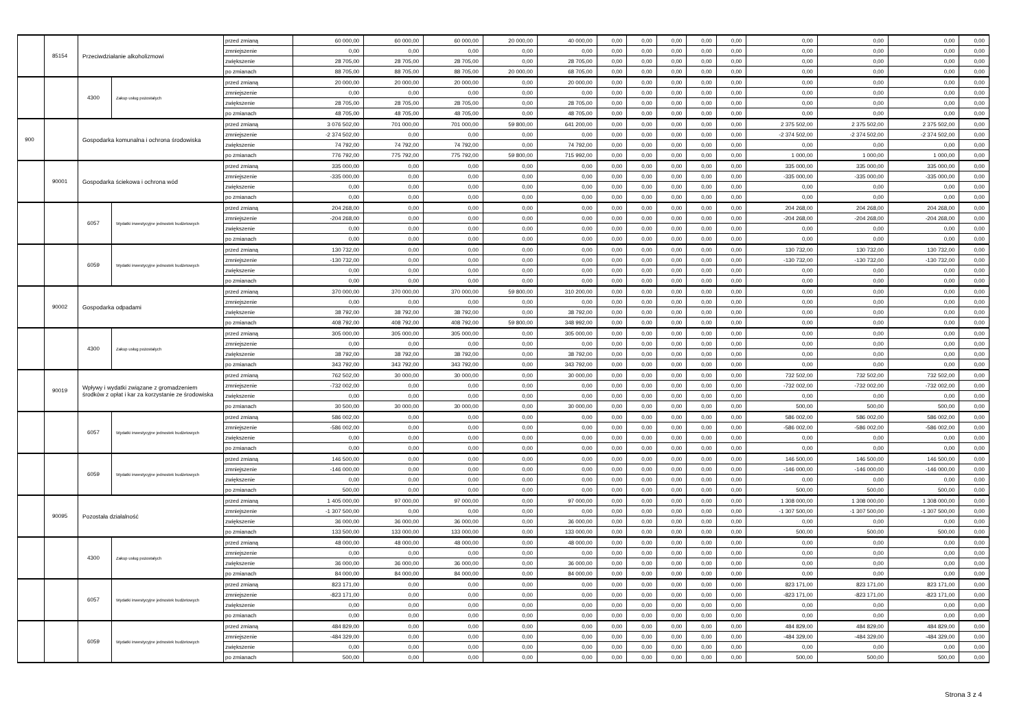| | 85154 | Przeciwdziałanie alkoholizmowi | | przed zmianą | 60 000,00 | 60 000,00 | 60 000,00 | 20 000,00 | 40 000,00 | 0,00 | 0,00 | 0,00 | 0,00 | 0,00 | 0,00 | 0,00 | 0,00 | 0,00 |
| | | | | zmniejszenie | 0,00 | 0,00 | 0,00 | 0,00 | 0,00 | 0,00 | 0,00 | 0,00 | 0,00 | 0,00 | 0,00 | 0,00 | 0,00 | 0,00 |
| | | | | zwiększenie | 28 705,00 | 28 705,00 | 28 705,00 | 0,00 | 28 705,00 | 0,00 | 0,00 | 0,00 | 0,00 | 0,00 | 0,00 | 0,00 | 0,00 | 0,00 |
| | | | | po zmianach | 88 705,00 | 88 705,00 | 88 705,00 | 20 000,00 | 68 705,00 | 0,00 | 0,00 | 0,00 | 0,00 | 0,00 | 0,00 | 0,00 | 0,00 | 0,00 |
| | | 4300 | Zakup usług pozostałych | przed zmianą | 20 000,00 | 20 000,00 | 20 000,00 | 0,00 | 20 000,00 | 0,00 | 0,00 | 0,00 | 0,00 | 0,00 | 0,00 | 0,00 | 0,00 | 0,00 |
| | | | | zmniejszenie | 0,00 | 0,00 | 0,00 | 0,00 | 0,00 | 0,00 | 0,00 | 0,00 | 0,00 | 0,00 | 0,00 | 0,00 | 0,00 | 0,00 |
| | | | | zwiększenie | 28 705,00 | 28 705,00 | 28 705,00 | 0,00 | 28 705,00 | 0,00 | 0,00 | 0,00 | 0,00 | 0,00 | 0,00 | 0,00 | 0,00 | 0,00 |
| | | | | po zmianach | 48 705,00 | 48 705,00 | 48 705,00 | 0,00 | 48 705,00 | 0,00 | 0,00 | 0,00 | 0,00 | 0,00 | 0,00 | 0,00 | 0,00 | 0,00 |
| 900 | | Gospodarka komunalna i ochrona środowiska | | przed zmianą | 3 076 502,00 | 701 000,00 | 701 000,00 | 59 800,00 | 641 200,00 | 0,00 | 0,00 | 0,00 | 0,00 | 0,00 | 2 375 502,00 | 2 375 502,00 | 2 375 502,00 | 0,00 |
| | | | | zmniejszenie | -2 374 502,00 | 0,00 | 0,00 | 0,00 | 0,00 | 0,00 | 0,00 | 0,00 | 0,00 | 0,00 | -2 374 502,00 | -2 374 502,00 | -2 374 502,00 | 0,00 |
| | | | | zwiększenie | 74 792,00 | 74 792,00 | 74 792,00 | 0,00 | 74 792,00 | 0,00 | 0,00 | 0,00 | 0,00 | 0,00 | 0,00 | 0,00 | 0,00 | 0,00 |
| | | | | po zmianach | 776 792,00 | 775 792,00 | 775 792,00 | 59 800,00 | 715 992,00 | 0,00 | 0,00 | 0,00 | 0,00 | 0,00 | 1 000,00 | 1 000,00 | 1 000,00 | 0,00 |
| | 90001 | Gospodarka ściekowa i ochrona wód | | przed zmianą | 335 000,00 | 0,00 | 0,00 | 0,00 | 0,00 | 0,00 | 0,00 | 0,00 | 0,00 | 0,00 | 335 000,00 | 335 000,00 | 335 000,00 | 0,00 |
| | | | | zmniejszenie | -335 000,00 | 0,00 | 0,00 | 0,00 | 0,00 | 0,00 | 0,00 | 0,00 | 0,00 | 0,00 | -335 000,00 | -335 000,00 | -335 000,00 | 0,00 |
| | | | | zwiększenie | 0,00 | 0,00 | 0,00 | 0,00 | 0,00 | 0,00 | 0,00 | 0,00 | 0,00 | 0,00 | 0,00 | 0,00 | 0,00 | 0,00 |
| | | | | po zmianach | 0,00 | 0,00 | 0,00 | 0,00 | 0,00 | 0,00 | 0,00 | 0,00 | 0,00 | 0,00 | 0,00 | 0,00 | 0,00 | 0,00 |
| | | 6057 | Wydatki inwestycyjne jednostek budżetowych | przed zmianą | 204 268,00 | 0,00 | 0,00 | 0,00 | 0,00 | 0,00 | 0,00 | 0,00 | 0,00 | 0,00 | 204 268,00 | 204 268,00 | 204 268,00 | 0,00 |
| | | | | zmniejszenie | -204 268,00 | 0,00 | 0,00 | 0,00 | 0,00 | 0,00 | 0,00 | 0,00 | 0,00 | 0,00 | -204 268,00 | -204 268,00 | -204 268,00 | 0,00 |
| | | | | zwiększenie | 0,00 | 0,00 | 0,00 | 0,00 | 0,00 | 0,00 | 0,00 | 0,00 | 0,00 | 0,00 | 0,00 | 0,00 | 0,00 | 0,00 |
| | | | | po zmianach | 0,00 | 0,00 | 0,00 | 0,00 | 0,00 | 0,00 | 0,00 | 0,00 | 0,00 | 0,00 | 0,00 | 0,00 | 0,00 | 0,00 |
| | | 6059 | Wydatki inwestycyjne jednostek budżetowych | przed zmianą | 130 732,00 | 0,00 | 0,00 | 0,00 | 0,00 | 0,00 | 0,00 | 0,00 | 0,00 | 0,00 | 130 732,00 | 130 732,00 | 130 732,00 | 0,00 |
| | | | | zmniejszenie | -130 732,00 | 0,00 | 0,00 | 0,00 | 0,00 | 0,00 | 0,00 | 0,00 | 0,00 | 0,00 | -130 732,00 | -130 732,00 | -130 732,00 | 0,00 |
| | | | | zwiększenie | 0,00 | 0,00 | 0,00 | 0,00 | 0,00 | 0,00 | 0,00 | 0,00 | 0,00 | 0,00 | 0,00 | 0,00 | 0,00 | 0,00 |
| | | | | po zmianach | 0,00 | 0,00 | 0,00 | 0,00 | 0,00 | 0,00 | 0,00 | 0,00 | 0,00 | 0,00 | 0,00 | 0,00 | 0,00 | 0,00 |
| | 90002 | Gospodarka odpadami | | przed zmianą | 370 000,00 | 370 000,00 | 370 000,00 | 59 800,00 | 310 200,00 | 0,00 | 0,00 | 0,00 | 0,00 | 0,00 | 0,00 | 0,00 | 0,00 | 0,00 |
| | | | | zmniejszenie | 0,00 | 0,00 | 0,00 | 0,00 | 0,00 | 0,00 | 0,00 | 0,00 | 0,00 | 0,00 | 0,00 | 0,00 | 0,00 | 0,00 |
| | | | | zwiększenie | 38 792,00 | 38 792,00 | 38 792,00 | 0,00 | 38 792,00 | 0,00 | 0,00 | 0,00 | 0,00 | 0,00 | 0,00 | 0,00 | 0,00 | 0,00 |
| | | | | po zmianach | 408 792,00 | 408 792,00 | 408 792,00 | 59 800,00 | 348 992,00 | 0,00 | 0,00 | 0,00 | 0,00 | 0,00 | 0,00 | 0,00 | 0,00 | 0,00 |
| | | 4300 | Zakup usług pozostałych | przed zmianą | 305 000,00 | 305 000,00 | 305 000,00 | 0,00 | 305 000,00 | 0,00 | 0,00 | 0,00 | 0,00 | 0,00 | 0,00 | 0,00 | 0,00 | 0,00 |
| | | | | zmniejszenie | 0,00 | 0,00 | 0,00 | 0,00 | 0,00 | 0,00 | 0,00 | 0,00 | 0,00 | 0,00 | 0,00 | 0,00 | 0,00 | 0,00 |
| | | | | zwiększenie | 38 792,00 | 38 792,00 | 38 792,00 | 0,00 | 38 792,00 | 0,00 | 0,00 | 0,00 | 0,00 | 0,00 | 0,00 | 0,00 | 0,00 | 0,00 |
| | | | | po zmianach | 343 792,00 | 343 792,00 | 343 792,00 | 0,00 | 343 792,00 | 0,00 | 0,00 | 0,00 | 0,00 | 0,00 | 0,00 | 0,00 | 0,00 | 0,00 |
| | 90019 | Wpływy i wydatki związane z gromadzeniem środków z opłat i kar za korzystanie ze środowiska | | przed zmianą | 762 502,00 | 30 000,00 | 30 000,00 | 0,00 | 30 000,00 | 0,00 | 0,00 | 0,00 | 0,00 | 0,00 | 732 502,00 | 732 502,00 | 732 502,00 | 0,00 |
| | | | | zmniejszenie | -732 002,00 | 0,00 | 0,00 | 0,00 | 0,00 | 0,00 | 0,00 | 0,00 | 0,00 | 0,00 | -732 002,00 | -732 002,00 | -732 002,00 | 0,00 |
| | | | | zwiększenie | 0,00 | 0,00 | 0,00 | 0,00 | 0,00 | 0,00 | 0,00 | 0,00 | 0,00 | 0,00 | 0,00 | 0,00 | 0,00 | 0,00 |
| | | | | po zmianach | 30 500,00 | 30 000,00 | 30 000,00 | 0,00 | 30 000,00 | 0,00 | 0,00 | 0,00 | 0,00 | 0,00 | 500,00 | 500,00 | 500,00 | 0,00 |
| | | 6057 | Wydatki inwestycyjne jednostek budżetowych | przed zmianą | 586 002,00 | 0,00 | 0,00 | 0,00 | 0,00 | 0,00 | 0,00 | 0,00 | 0,00 | 0,00 | 586 002,00 | 586 002,00 | 586 002,00 | 0,00 |
| | | | | zmniejszenie | -586 002,00 | 0,00 | 0,00 | 0,00 | 0,00 | 0,00 | 0,00 | 0,00 | 0,00 | 0,00 | -586 002,00 | -586 002,00 | -586 002,00 | 0,00 |
| | | | | zwiększenie | 0,00 | 0,00 | 0,00 | 0,00 | 0,00 | 0,00 | 0,00 | 0,00 | 0,00 | 0,00 | 0,00 | 0,00 | 0,00 | 0,00 |
| | | | | po zmianach | 0,00 | 0,00 | 0,00 | 0,00 | 0,00 | 0,00 | 0,00 | 0,00 | 0,00 | 0,00 | 0,00 | 0,00 | 0,00 | 0,00 |
| | | 6059 | Wydatki inwestycyjne jednostek budżetowych | przed zmianą | 146 500,00 | 0,00 | 0,00 | 0,00 | 0,00 | 0,00 | 0,00 | 0,00 | 0,00 | 0,00 | 146 500,00 | 146 500,00 | 146 500,00 | 0,00 |
| | | | | zmniejszenie | -146 000,00 | 0,00 | 0,00 | 0,00 | 0,00 | 0,00 | 0,00 | 0,00 | 0,00 | 0,00 | -146 000,00 | -146 000,00 | -146 000,00 | 0,00 |
| | | | | zwiększenie | 0,00 | 0,00 | 0,00 | 0,00 | 0,00 | 0,00 | 0,00 | 0,00 | 0,00 | 0,00 | 0,00 | 0,00 | 0,00 | 0,00 |
| | | | | po zmianach | 500,00 | 0,00 | 0,00 | 0,00 | 0,00 | 0,00 | 0,00 | 0,00 | 0,00 | 0,00 | 500,00 | 500,00 | 500,00 | 0,00 |
| | 90095 | Pozostała działalność | | przed zmianą | 1 405 000,00 | 97 000,00 | 97 000,00 | 0,00 | 97 000,00 | 0,00 | 0,00 | 0,00 | 0,00 | 0,00 | 1 308 000,00 | 1 308 000,00 | 1 308 000,00 | 0,00 |
| | | | | zmniejszenie | -1 307 500,00 | 0,00 | 0,00 | 0,00 | 0,00 | 0,00 | 0,00 | 0,00 | 0,00 | 0,00 | -1 307 500,00 | -1 307 500,00 | -1 307 500,00 | 0,00 |
| | | | | zwiększenie | 36 000,00 | 36 000,00 | 36 000,00 | 0,00 | 36 000,00 | 0,00 | 0,00 | 0,00 | 0,00 | 0,00 | 0,00 | 0,00 | 0,00 | 0,00 |
| | | | | po zmianach | 133 500,00 | 133 000,00 | 133 000,00 | 0,00 | 133 000,00 | 0,00 | 0,00 | 0,00 | 0,00 | 0,00 | 500,00 | 500,00 | 500,00 | 0,00 |
| | | 4300 | Zakup usług pozostałych | przed zmianą | 48 000,00 | 48 000,00 | 48 000,00 | 0,00 | 48 000,00 | 0,00 | 0,00 | 0,00 | 0,00 | 0,00 | 0,00 | 0,00 | 0,00 | 0,00 |
| | | | | zmniejszenie | 0,00 | 0,00 | 0,00 | 0,00 | 0,00 | 0,00 | 0,00 | 0,00 | 0,00 | 0,00 | 0,00 | 0,00 | 0,00 | 0,00 |
| | | | | zwiększenie | 36 000,00 | 36 000,00 | 36 000,00 | 0,00 | 36 000,00 | 0,00 | 0,00 | 0,00 | 0,00 | 0,00 | 0,00 | 0,00 | 0,00 | 0,00 |
| | | | | po zmianach | 84 000,00 | 84 000,00 | 84 000,00 | 0,00 | 84 000,00 | 0,00 | 0,00 | 0,00 | 0,00 | 0,00 | 0,00 | 0,00 | 0,00 | 0,00 |
| | | 6057 | Wydatki inwestycyjne jednostek budżetowych | przed zmianą | 823 171,00 | 0,00 | 0,00 | 0,00 | 0,00 | 0,00 | 0,00 | 0,00 | 0,00 | 0,00 | 823 171,00 | 823 171,00 | 823 171,00 | 0,00 |
| | | | | zmniejszenie | -823 171,00 | 0,00 | 0,00 | 0,00 | 0,00 | 0,00 | 0,00 | 0,00 | 0,00 | 0,00 | -823 171,00 | -823 171,00 | -823 171,00 | 0,00 |
| | | | | zwiększenie | 0,00 | 0,00 | 0,00 | 0,00 | 0,00 | 0,00 | 0,00 | 0,00 | 0,00 | 0,00 | 0,00 | 0,00 | 0,00 | 0,00 |
| | | | | po zmianach | 0,00 | 0,00 | 0,00 | 0,00 | 0,00 | 0,00 | 0,00 | 0,00 | 0,00 | 0,00 | 0,00 | 0,00 | 0,00 | 0,00 |
| | | 6059 | Wydatki inwestycyjne jednostek budżetowych | przed zmianą | 484 829,00 | 0,00 | 0,00 | 0,00 | 0,00 | 0,00 | 0,00 | 0,00 | 0,00 | 0,00 | 484 829,00 | 484 829,00 | 484 829,00 | 0,00 |
| | | | | zmniejszenie | -484 329,00 | 0,00 | 0,00 | 0,00 | 0,00 | 0,00 | 0,00 | 0,00 | 0,00 | 0,00 | -484 329,00 | -484 329,00 | -484 329,00 | 0,00 |
| | | | | zwiększenie | 0,00 | 0,00 | 0,00 | 0,00 | 0,00 | 0,00 | 0,00 | 0,00 | 0,00 | 0,00 | 0,00 | 0,00 | 0,00 | 0,00 |
| | | | | po zmianach | 500,00 | 0,00 | 0,00 | 0,00 | 0,00 | 0,00 | 0,00 | 0,00 | 0,00 | 0,00 | 500,00 | 500,00 | 500,00 | 0,00 |
Strona 3 z 4